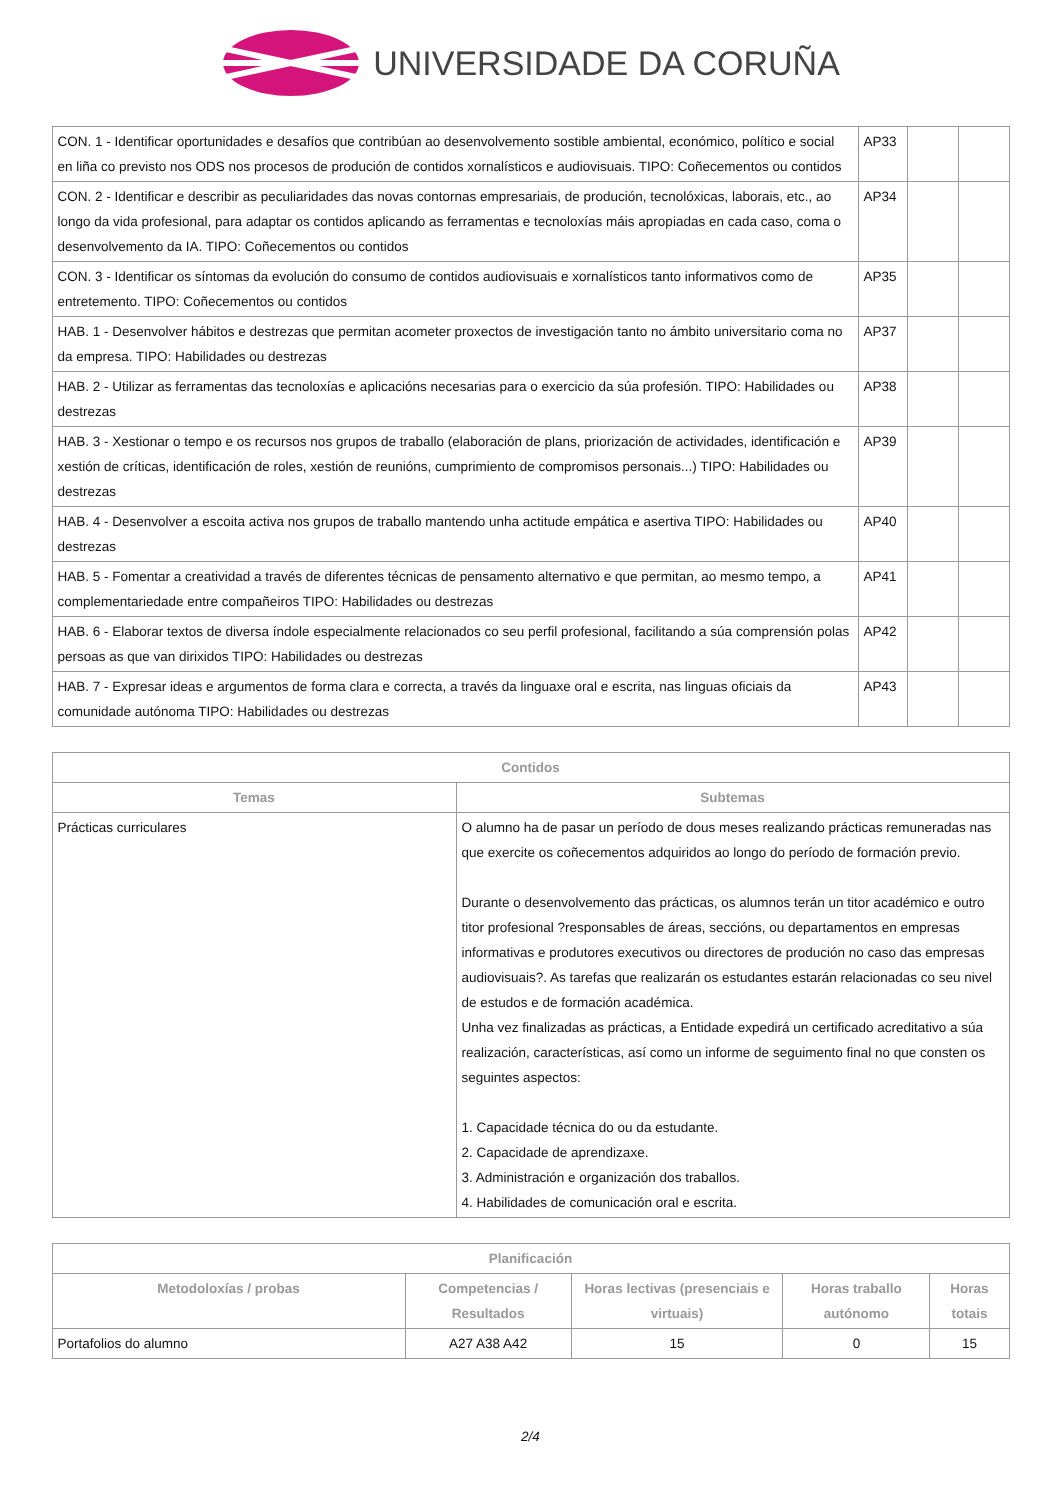UNIVERSIDADE DA CORUÑA
| CON. 1 - Identificar oportunidades e desafíos que contribúan ao desenvolvemento sostible ambiental, económico, político e social en liña co previsto nos ODS nos procesos de produción de contidos xornalísticos e audiovisuais. TIPO: Coñecementos ou contidos | AP33 | | |
| CON. 2 - Identificar e describir as peculiaridades das novas contornas empresariais, de produción, tecnolóxicas, laborais, etc., ao longo da vida profesional, para adaptar os contidos aplicando as ferramentas e tecnoloxías máis apropiadas en cada caso, coma o desenvolvemento da IA. TIPO: Coñecementos ou contidos | AP34 | | |
| CON. 3 - Identificar os síntomas da evolución do consumo de contidos audiovisuais e xornalísticos tanto informativos como de entretemento. TIPO: Coñecementos ou contidos | AP35 | | |
| HAB. 1 - Desenvolver hábitos e destrezas que permitan acometer proxectos de investigación tanto no ámbito universitario coma no da empresa. TIPO: Habilidades ou destrezas | AP37 | | |
| HAB. 2 - Utilizar as ferramentas das tecnoloxías e aplicacións necesarias para o exercicio da súa profesión. TIPO: Habilidades ou destrezas | AP38 | | |
| HAB. 3 - Xestionar o tempo e os recursos nos grupos de traballo (elaboración de plans, priorización de actividades, identificación e xestión de críticas, identificación de roles, xestión de reunións, cumprimiento de compromisos personais...) TIPO: Habilidades ou destrezas | AP39 | | |
| HAB. 4 - Desenvolver a escoita activa nos grupos de traballo mantendo unha actitude empática e asertiva TIPO: Habilidades ou destrezas | AP40 | | |
| HAB. 5 - Fomentar a creatividad a través de diferentes técnicas de pensamento alternativo e que permitan, ao mesmo tempo, a complementariedade entre compañeiros TIPO: Habilidades ou destrezas | AP41 | | |
| HAB. 6 - Elaborar textos de diversa índole especialmente relacionados co seu perfil profesional, facilitando a súa comprensión polas persoas as que van dirixidos TIPO: Habilidades ou destrezas | AP42 | | |
| HAB. 7 - Expresar ideas e argumentos de forma clara e correcta, a través da linguaxe oral e escrita, nas linguas oficiais da comunidade autónoma TIPO: Habilidades ou destrezas | AP43 | | |
| Contidos | |
| --- | --- |
| Temas | Subtemas |
| Prácticas curriculares | O alumno ha de pasar un período de dous meses realizando prácticas remuneradas nas que exercite os coñecementos adquiridos ao longo do período de formación previo. Durante o desenvolvemento das prácticas, os alumnos terán un titor académico e outro titor profesional ?responsables de áreas, seccións, ou departamentos en empresas informativas e produtores executivos ou directores de produción no caso das empresas audiovisuais?. As tarefas que realizarán os estudantes estarán relacionadas co seu nivel de estudos e de formación académica. Unha vez finalizadas as prácticas, a Entidade expedirá un certificado acreditativo a súa realización, características, así como un informe de seguimento final no que consten os seguintes aspectos: 1. Capacidade técnica do ou da estudante. 2. Capacidade de aprendizaxe. 3. Administración e organización dos traballos. 4. Habilidades de comunicación oral e escrita. |
| Planificación | | | | |
| --- | --- | --- | --- | --- |
| Metodoloxías / probas | Competencias / Resultados | Horas lectivas (presenciais e virtuais) | Horas traballo autónomo | Horas totais |
| Portafolios do alumno | A27 A38 A42 | 15 | 0 | 15 |
2/4